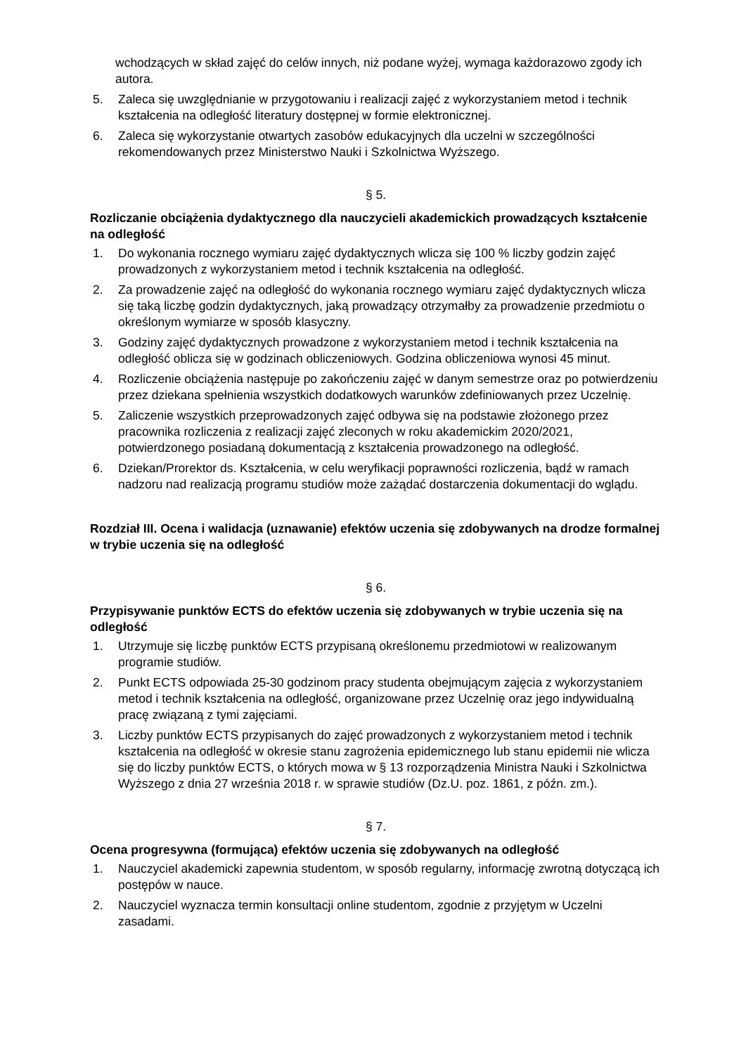wchodzących w skład zajęć do celów innych, niż podane wyżej, wymaga każdorazowo zgody ich autora.
5. Zaleca się uwzględnianie w przygotowaniu i realizacji zajęć z wykorzystaniem metod i technik kształcenia na odległość literatury dostępnej w formie elektronicznej.
6. Zaleca się wykorzystanie otwartych zasobów edukacyjnych dla uczelni w szczególności rekomendowanych przez Ministerstwo Nauki i Szkolnictwa Wyższego.
§ 5.
Rozliczanie obciążenia dydaktycznego dla nauczycieli akademickich prowadzących kształcenie na odległość
1. Do wykonania rocznego wymiaru zajęć dydaktycznych wlicza się 100 % liczby godzin zajęć prowadzonych z wykorzystaniem metod i technik kształcenia na odległość.
2. Za prowadzenie zajęć na odległość do wykonania rocznego wymiaru zajęć dydaktycznych wlicza się taką liczbę godzin dydaktycznych, jaką prowadzący otrzymałby za prowadzenie przedmiotu o określonym wymiarze w sposób klasyczny.
3. Godziny zajęć dydaktycznych prowadzone z wykorzystaniem metod i technik kształcenia na odległość oblicza się w godzinach obliczeniowych. Godzina obliczeniowa wynosi 45 minut.
4. Rozliczenie obciążenia następuje po zakończeniu zajęć w danym semestrze oraz po potwierdzeniu przez dziekana spełnienia wszystkich dodatkowych warunków zdefiniowanych przez Uczelnię.
5. Zaliczenie wszystkich przeprowadzonych zajęć odbywa się na podstawie złożonego przez pracownika rozliczenia z realizacji zajęć zleconych w roku akademickim 2020/2021, potwierdzonego posiadaną dokumentacją z kształcenia prowadzonego na odległość.
6. Dziekan/Prorektor ds. Kształcenia, w celu weryfikacji poprawności rozliczenia, bądź w ramach nadzoru nad realizacją programu studiów może zażądać dostarczenia dokumentacji do wglądu.
Rozdział III. Ocena i walidacja (uznawanie) efektów uczenia się zdobywanych na drodze formalnej w trybie uczenia się na odległość
§ 6.
Przypisywanie punktów ECTS do efektów uczenia się zdobywanych w trybie uczenia się na odległość
1. Utrzymuje się liczbę punktów ECTS przypisaną określonemu przedmiotowi w realizowanym programie studiów.
2. Punkt ECTS odpowiada 25-30 godzinom pracy studenta obejmującym zajęcia z wykorzystaniem metod i technik kształcenia na odległość, organizowane przez Uczelnię oraz jego indywidualną pracę związaną z tymi zajęciami.
3. Liczby punktów ECTS przypisanych do zajęć prowadzonych z wykorzystaniem metod i technik kształcenia na odległość w okresie stanu zagrożenia epidemicznego lub stanu epidemii nie wlicza się do liczby punktów ECTS, o których mowa w § 13 rozporządzenia Ministra Nauki i Szkolnictwa Wyższego z dnia 27 września 2018 r. w sprawie studiów (Dz.U. poz. 1861, z późn. zm.).
§ 7.
Ocena progresywna (formująca) efektów uczenia się zdobywanych na odległość
1. Nauczyciel akademicki zapewnia studentom, w sposób regularny, informację zwrotną dotyczącą ich postępów w nauce.
2. Nauczyciel wyznacza termin konsultacji online studentom, zgodnie z przyjętym w Uczelni zasadami.